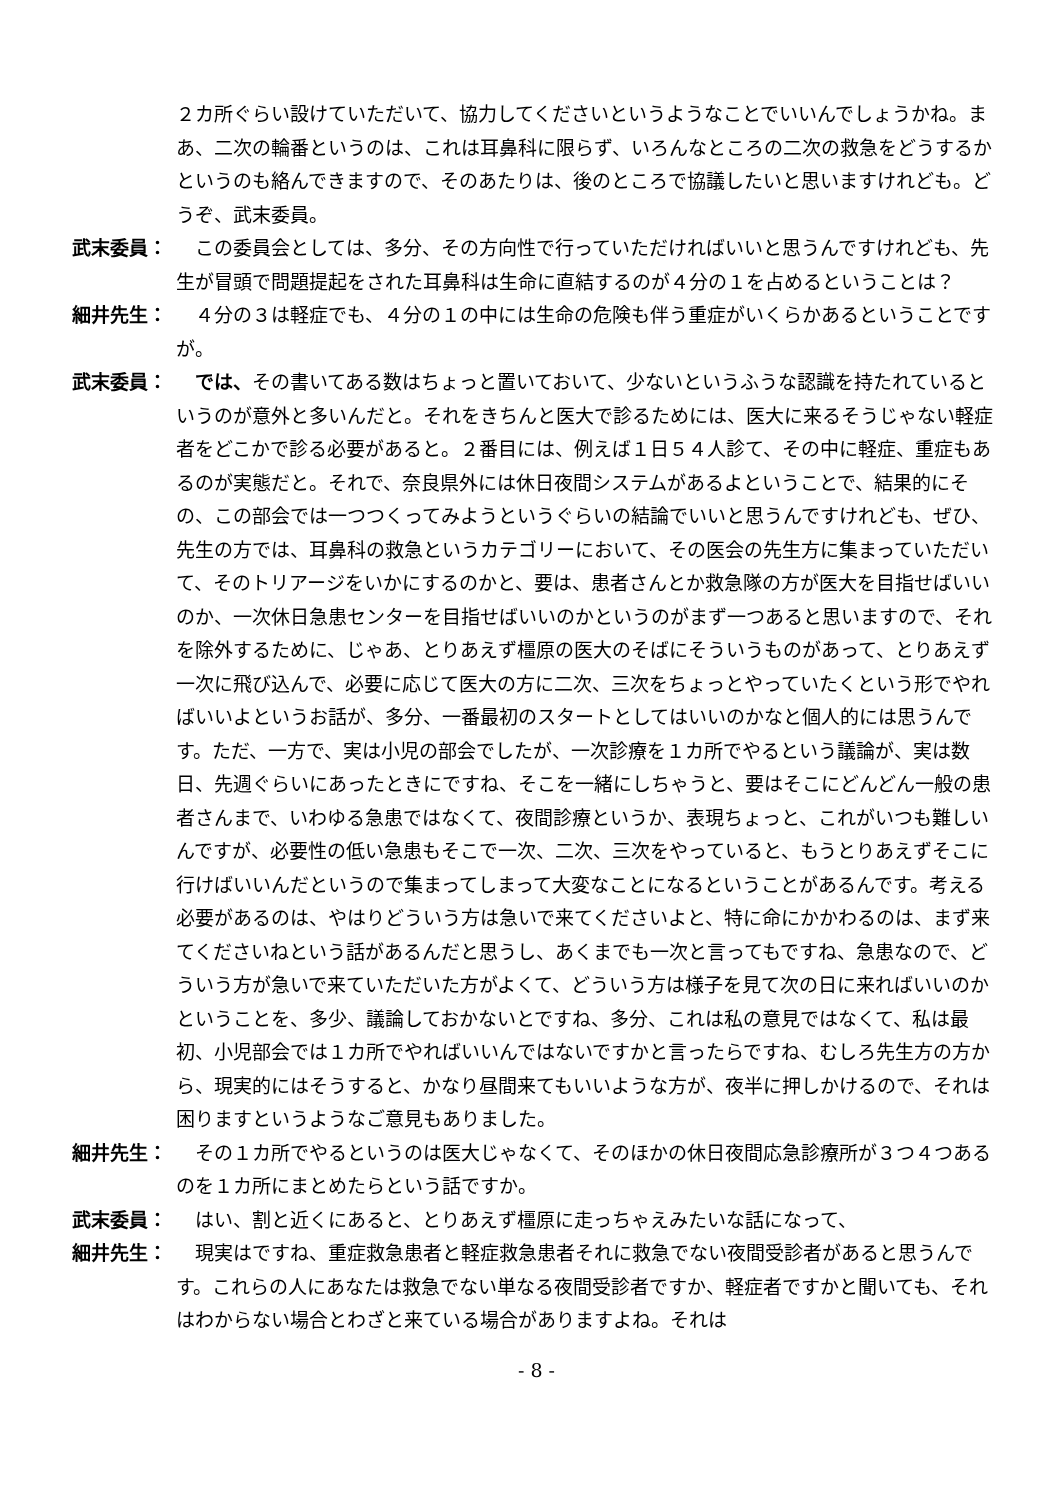２カ所ぐらい設けていただいて、協力してくださいというようなことでいいんでしょうかね。まあ、二次の輪番というのは、これは耳鼻科に限らず、いろんなところの二次の救急をどうするかというのも絡んできますので、そのあたりは、後のところで協議したいと思いますけれども。どうぞ、武末委員。
武末委員： 　この委員会としては、多分、その方向性で行っていただければいいと思うんですけれども、先生が冒頭で問題提起をされた耳鼻科は生命に直結するのが４分の１を占めるということは？
細井先生： 　４分の３は軽症でも、４分の１の中には生命の危険も伴う重症がいくらかあるということですが。
武末委員： では、その書いてある数はちょっと置いておいて、少ないというふうな認識を持たれているというのが意外と多いんだと。それをきちんと医大で診るためには、医大に来るそうじゃない軽症者をどこかで診る必要があると。２番目には、例えば１日５４人診て、その中に軽症、重症もあるのが実態だと。それで、奈良県外には休日夜間システムがあるよということで、結果的にその、この部会では一つつくってみようというぐらいの結論でいいと思うんですけれども、ぜひ、先生の方では、耳鼻科の救急というカテゴリーにおいて、その医会の先生方に集まっていただいて、そのトリアージをいかにするのかと、要は、患者さんとか救急隊の方が医大を目指せばいいのか、一次休日急患センターを目指せばいいのかというのがまず一つあると思いますので、それを除外するために、じゃあ、とりあえず橿原の医大のそばにそういうものがあって、とりあえず一次に飛び込んで、必要に応じて医大の方に二次、三次をちょっとやっていたくという形でやればいいよというお話が、多分、一番最初のスタートとしてはいいのかなと個人的には思うんです。ただ、一方で、実は小児の部会でしたが、一次診療を１カ所でやるという議論が、実は数日、先週ぐらいにあったときにですね、そこを一緒にしちゃうと、要はそこにどんどん一般の患者さんまで、いわゆる急患ではなくて、夜間診療というか、表現ちょっと、これがいつも難しいんですが、必要性の低い急患もそこで一次、二次、三次をやっていると、もうとりあえずそこに行けばいいんだというので集まってしまって大変なことになるということがあるんです。考える必要があるのは、やはりどういう方は急いで来てくださいよと、特に命にかかわるのは、まず来てくださいねという話があるんだと思うし、あくまでも一次と言ってもですね、急患なので、どういう方が急いで来ていただいた方がよくて、どういう方は様子を見て次の日に来ればいいのかということを、多少、議論しておかないとですね、多分、これは私の意見ではなくて、私は最初、小児部会では１カ所でやればいいんではないですかと言ったらですね、むしろ先生方の方から、現実的にはそうすると、かなり昼間来てもいいような方が、夜半に押しかけるので、それは困りますというようなご意見もありました。
細井先生： 　その１カ所でやるというのは医大じゃなくて、そのほかの休日夜間応急診療所が３つ４つあるのを１カ所にまとめたらという話ですか。
武末委員： 　はい、割と近くにあると、とりあえず橿原に走っちゃえみたいな話になって、
細井先生： 　現実はですね、重症救急患者と軽症救急患者それに救急でない夜間受診者があると思うんです。これらの人にあなたは救急でない単なる夜間受診者ですか、軽症者ですかと聞いても、それはわからない場合とわざと来ている場合がありますよね。それは
- 8 -